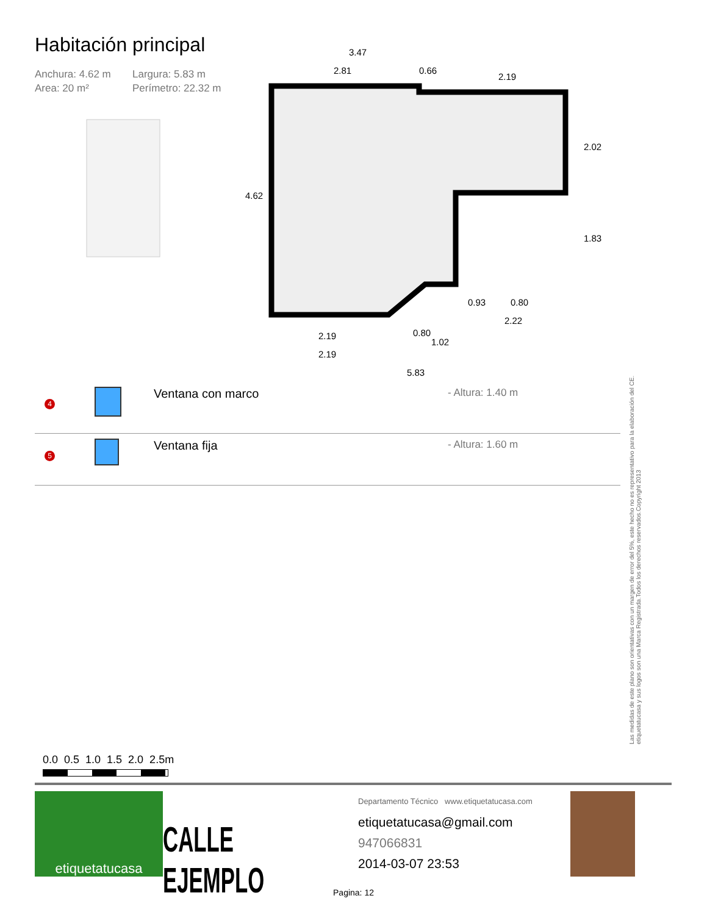Habitación principal
Anchura: 4.62 m Largura: 5.83 m Area: 20 m² Perímetro: 22.32 m
3.47
2.81
0.66
2.19
4.62
2.02
1.83
0.93
0.80
2.22
2.19
2.19
0.80
1.02
5.83
| 4 | | Ventana con marco | - Altura: 1.40 m |
| 5 | | Ventana fija | - Altura: 1.60 m |
Las medidas de este plano son orientativas con un margen de error del 5%, este hecho no es representativo para la elaboración del CE.
etiquetatucasa y sus logos son una Marca Registrada.Todos los derechos reservados.Copyright 2013
0.0 0.5 1.0 1.5 2.0 2.5m
etiquetatucasa
CALLE EJEMPLO
Departamento Técnico www.etiquetatucasa.com
etiquetatucasa@gmail.com
947066831
2014-03-07 23:53
Pagina: 12